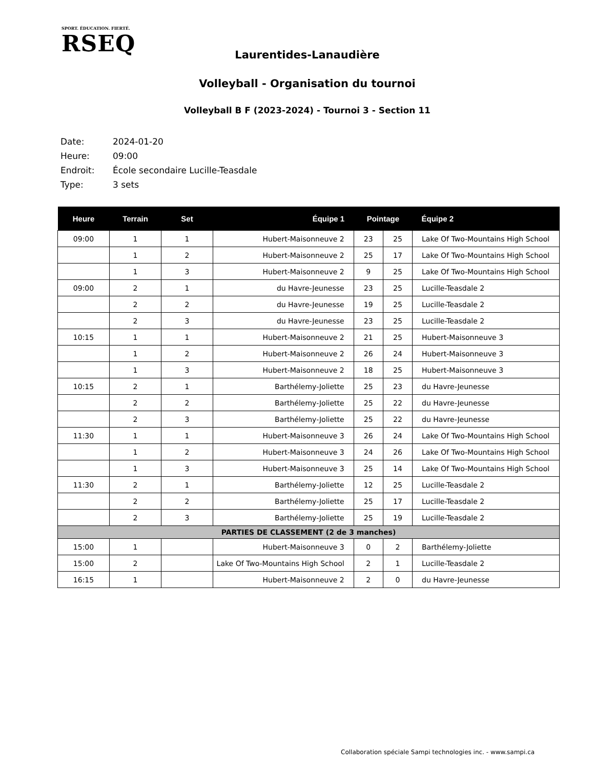SPORT. ÉDUCATION. FIERTÉ.
RSEQ
Laurentides-Lanaudière
Volleyball - Organisation du tournoi
Volleyball B F (2023-2024) - Tournoi 3 - Section 11
| Date: | 2024-01-20 |
| Heure: | 09:00 |
| Endroit: | École secondaire Lucille-Teasdale |
| Type: | 3 sets |
| Heure | Terrain | Set | Équipe 1 | Pointage | | Équipe 2 |
| --- | --- | --- | --- | --- | --- | --- |
| 09:00 | 1 | 1 | Hubert-Maisonneuve 2 | 23 | 25 | Lake Of Two-Mountains High School |
| | 1 | 2 | Hubert-Maisonneuve 2 | 25 | 17 | Lake Of Two-Mountains High School |
| | 1 | 3 | Hubert-Maisonneuve 2 | 9 | 25 | Lake Of Two-Mountains High School |
| 09:00 | 2 | 1 | du Havre-Jeunesse | 23 | 25 | Lucille-Teasdale 2 |
| | 2 | 2 | du Havre-Jeunesse | 19 | 25 | Lucille-Teasdale 2 |
| | 2 | 3 | du Havre-Jeunesse | 23 | 25 | Lucille-Teasdale 2 |
| 10:15 | 1 | 1 | Hubert-Maisonneuve 2 | 21 | 25 | Hubert-Maisonneuve 3 |
| | 1 | 2 | Hubert-Maisonneuve 2 | 26 | 24 | Hubert-Maisonneuve 3 |
| | 1 | 3 | Hubert-Maisonneuve 2 | 18 | 25 | Hubert-Maisonneuve 3 |
| 10:15 | 2 | 1 | Barthélemy-Joliette | 25 | 23 | du Havre-Jeunesse |
| | 2 | 2 | Barthélemy-Joliette | 25 | 22 | du Havre-Jeunesse |
| | 2 | 3 | Barthélemy-Joliette | 25 | 22 | du Havre-Jeunesse |
| 11:30 | 1 | 1 | Hubert-Maisonneuve 3 | 26 | 24 | Lake Of Two-Mountains High School |
| | 1 | 2 | Hubert-Maisonneuve 3 | 24 | 26 | Lake Of Two-Mountains High School |
| | 1 | 3 | Hubert-Maisonneuve 3 | 25 | 14 | Lake Of Two-Mountains High School |
| 11:30 | 2 | 1 | Barthélemy-Joliette | 12 | 25 | Lucille-Teasdale 2 |
| | 2 | 2 | Barthélemy-Joliette | 25 | 17 | Lucille-Teasdale 2 |
| | 2 | 3 | Barthélemy-Joliette | 25 | 19 | Lucille-Teasdale 2 |
| PARTIES DE CLASSEMENT (2 de 3 manches) | | | | | | |
| 15:00 | 1 | | Hubert-Maisonneuve 3 | 0 | 2 | Barthélemy-Joliette |
| 15:00 | 2 | | Lake Of Two-Mountains High School | 2 | 1 | Lucille-Teasdale 2 |
| 16:15 | 1 | | Hubert-Maisonneuve 2 | 2 | 0 | du Havre-Jeunesse |
Collaboration spéciale Sampi technologies inc. - www.sampi.ca